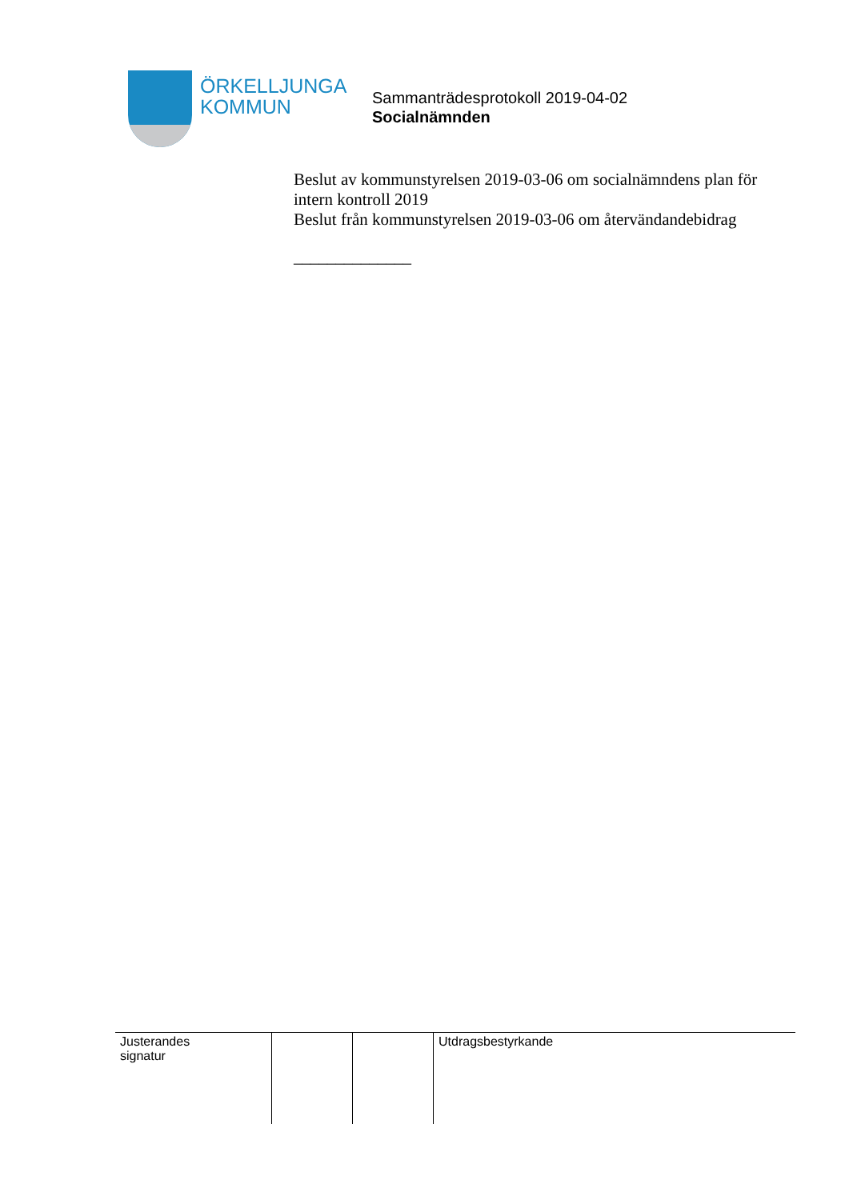ÖRKELLJUNGA
KOMMUN
Sammanträdesprotokoll 2019-04-02
Socialnämnden
Beslut av kommunstyrelsen 2019-03-06 om socialnämndens plan för intern kontroll 2019
Beslut från kommunstyrelsen 2019-03-06 om återvändandebidrag
______________
| Justerandes signatur | | | Utdragsbestyrkande |